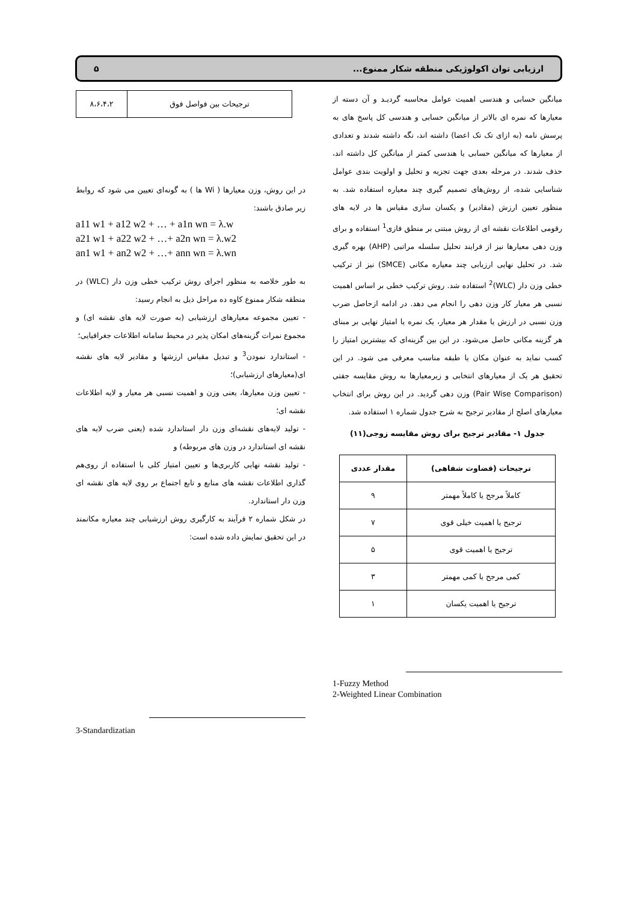ارزیابی توان اکولوژیکی منطقه شکار ممنوع... ۵
میانگین حسابی و هندسی اهمیت عوامل محاسبه گردیـد و آن دسته از معیارها که نمره ای بالاتر از میانگین حسابی و هندسی کل پاسخ های به پرسش نامه (به ازای تک تک اعضا) داشته اند، نگه داشته شدند و تعدادی از معیارها که میانگین حسابی یا هندسی کمتر از میانگین کل داشته اند، حذف شدند. در مرحله بعدی جهت تجزیه و تحلیل و اولویت بندی عوامل شناسایی شده، از روش‌های تصمیم گیری چند معیاره استفاده شد. به منظور تعیین ارزش (مقادیر) و یکسان سازی مقیاس ها در لایه های رقومی اطلاعات نقشه ای از روش مبتنی بر منطق فازی<sup>1</sup> استفاده و برای وزن دهی معیارها نیز از فرایند تحلیل سلسله مراتبی (AHP) بهره گیری شد. در تحلیل نهایی ارزیابی چند معیاره مکانی (SMCE) نیز از ترکیب خطی وزن دار (WLC)<sup>2</sup> استفاده شد. روش ترکیب خطی بر اساس اهمیت نسبی هر معیار کار وزن دهی را انجام می دهد. در ادامه ازحاصل ضرب وزن نسبی در ارزش یا مقدار هر معیار، یک نمره یا امتیاز نهایی بر مبنای هر گزینه مکانی حاصل می‌شود. در این بین گزینه‌ای که بیشترین امتیاز را کسب نماید به عنوان مکان یا طبقه مناسب معرفی می شود. در این تحقیق هر یک از معیارهای انتخابی و زیرمعیارها به روش مقایسه جفتی (Pair Wise Comparison) وزن دهی گردید. در این روش برای انتخاب معیارهای اصلح از مقادیر ترجیح به شرح جدول شماره ۱ استفاده شد.
جدول ۱- مقادیر ترجیح برای روش مقایسه زوجی(۱۱)
| ترجیحات (قضاوت شفاهی) | مقدار عددی |
| --- | --- |
| کاملاً مرجح یا کاملاً مهمتر | ۹ |
| ترجیح یا اهمیت خیلی قوی | ۷ |
| ترجیح یا اهمیت قوی | ۵ |
| کمی مرجح یا کمی مهمتر | ۳ |
| ترجیح یا اهمیت یکسان | ۱ |
1-Fuzzy Method
2-Weighted Linear Combination
| ترجیحات بین فواصل فوق | ۸،۶،۴،۲ |
در این روش، وزن معیارها ( Wi ها ) به گونه‌ای تعیین می شود که روابط زیر صادق باشند:
a11 w1 + a12 w2 + … + a1n wn = λ.w
a21 w1 + a22 w2 + …+ a2n wn = λ.w2
an1 w1 + an2 w2 + …+ ann wn = λ.wn
به طور خلاصه به منظور اجرای روش ترکیب خطی وزن دار (WLC) در منطقه شکار ممنوع کاوه ده مراحل ذیل به انجام رسید:
- تعیین مجموعه معیارهای ارزشیابی (به صورت لایه های نقشه ای) و مجموع نمرات گزینه‌های امکان پذیر در محیط سامانه اطلاعات جغرافیایی؛
- استاندارد نمودن<sup>3</sup> و تبدیل مقیاس ارزشها و مقادیر لایه های نقشه ای(معیارهای ارزشیابی)؛
- تعیین وزن معیارها، یعنی وزن و اهمیت نسبی هر معیار و لایه اطلاعات نقشه ای؛
- تولید لایه‌های نقشه‌ای وزن دار استاندارد شده (یعنی ضرب لایه های نقشه ای استاندارد در وزن های مربوطه) و
- تولید نقشه نهایی کاربری‌ها و تعیین امتیاز کلی با استفاده از روی‌هم گذاری اطلاعات نقشه های منابع و تابع اجتماع بر روی لایه های نقشه ای وزن دار استاندارد.
در شکل شماره ۲ فرآیند به کارگیری روش ارزشیابی چند معیاره مکانمند در این تحقیق نمایش داده شده است:
3-Standardizatian